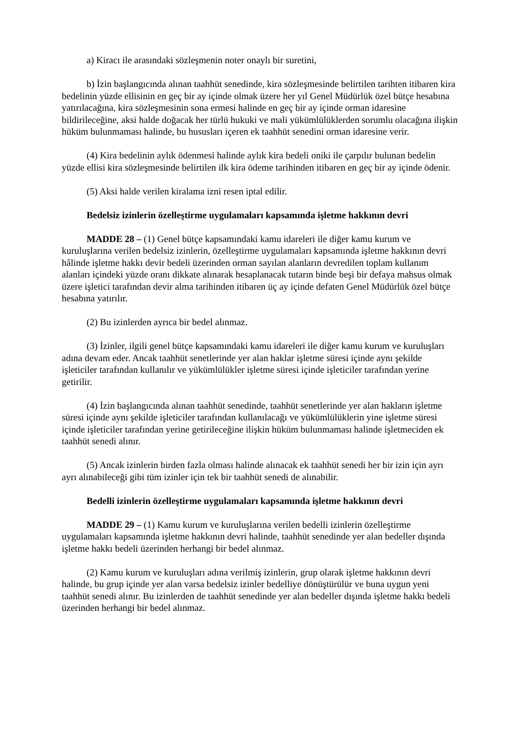a) Kiracı ile arasındaki sözleşmenin noter onaylı bir suretini,
b) İzin başlangıcında alınan taahhüt senedinde, kira sözleşmesinde belirtilen tarihten itibaren kira bedelinin yüzde ellisinin en geç bir ay içinde olmak üzere her yıl Genel Müdürlük özel bütçe hesabına yatırılacağına, kira sözleşmesinin sona ermesi halinde en geç bir ay içinde orman idaresine bildirileceğine, aksi halde doğacak her türlü hukuki ve mali yükümlülüklerden sorumlu olacağına ilişkin hüküm bulunmaması halinde, bu hususları içeren ek taahhüt senedini orman idaresine verir.
(4) Kira bedelinin aylık ödenmesi halinde aylık kira bedeli oniki ile çarpılır bulunan bedelin yüzde ellisi kira sözleşmesinde belirtilen ilk kira ödeme tarihinden itibaren en geç bir ay içinde ödenir.
(5) Aksi halde verilen kiralama izni resen iptal edilir.
Bedelsiz izinlerin özelleştirme uygulamaları kapsamında işletme hakkının devri
MADDE 28 – (1) Genel bütçe kapsamındaki kamu idareleri ile diğer kamu kurum ve kuruluşlarına verilen bedelsiz izinlerin, özelleştirme uygulamaları kapsamında işletme hakkının devri hâlinde işletme hakkı devir bedeli üzerinden orman sayılan alanların devredilen toplam kullanım alanları içindeki yüzde oranı dikkate alınarak hesaplanacak tutarın binde beşi bir defaya mahsus olmak üzere işletici tarafından devir alma tarihinden itibaren üç ay içinde defaten Genel Müdürlük özel bütçe hesabına yatırılır.
(2) Bu izinlerden ayrıca bir bedel alınmaz.
(3) İzinler, ilgili genel bütçe kapsamındaki kamu idareleri ile diğer kamu kurum ve kuruluşları adına devam eder. Ancak taahhüt senetlerinde yer alan haklar işletme süresi içinde aynı şekilde işleticiler tarafından kullanılır ve yükümlülükler işletme süresi içinde işleticiler tarafından yerine getirilir.
(4) İzin başlangıcında alınan taahhüt senedinde, taahhüt senetlerinde yer alan hakların işletme süresi içinde aynı şekilde işleticiler tarafından kullanılacağı ve yükümlülüklerin yine işletme süresi içinde işleticiler tarafından yerine getirileceğine ilişkin hüküm bulunmaması halinde işletmeciden ek taahhüt senedi alınır.
(5) Ancak izinlerin birden fazla olması halinde alınacak ek taahhüt senedi her bir izin için ayrı ayrı alınabileceği gibi tüm izinler için tek bir taahhüt senedi de alınabilir.
Bedelli izinlerin özelleştirme uygulamaları kapsamında işletme hakkının devri
MADDE 29 – (1) Kamu kurum ve kuruluşlarına verilen bedelli izinlerin özelleştirme uygulamaları kapsamında işletme hakkının devri halinde, taahhüt senedinde yer alan bedeller dışında işletme hakkı bedeli üzerinden herhangi bir bedel alınmaz.
(2) Kamu kurum ve kuruluşları adına verilmiş izinlerin, grup olarak işletme hakkının devri halinde, bu grup içinde yer alan varsa bedelsiz izinler bedelliye dönüştürülür ve buna uygun yeni taahhüt senedi alınır. Bu izinlerden de taahhüt senedinde yer alan bedeller dışında işletme hakkı bedeli üzerinden herhangi bir bedel alınmaz.